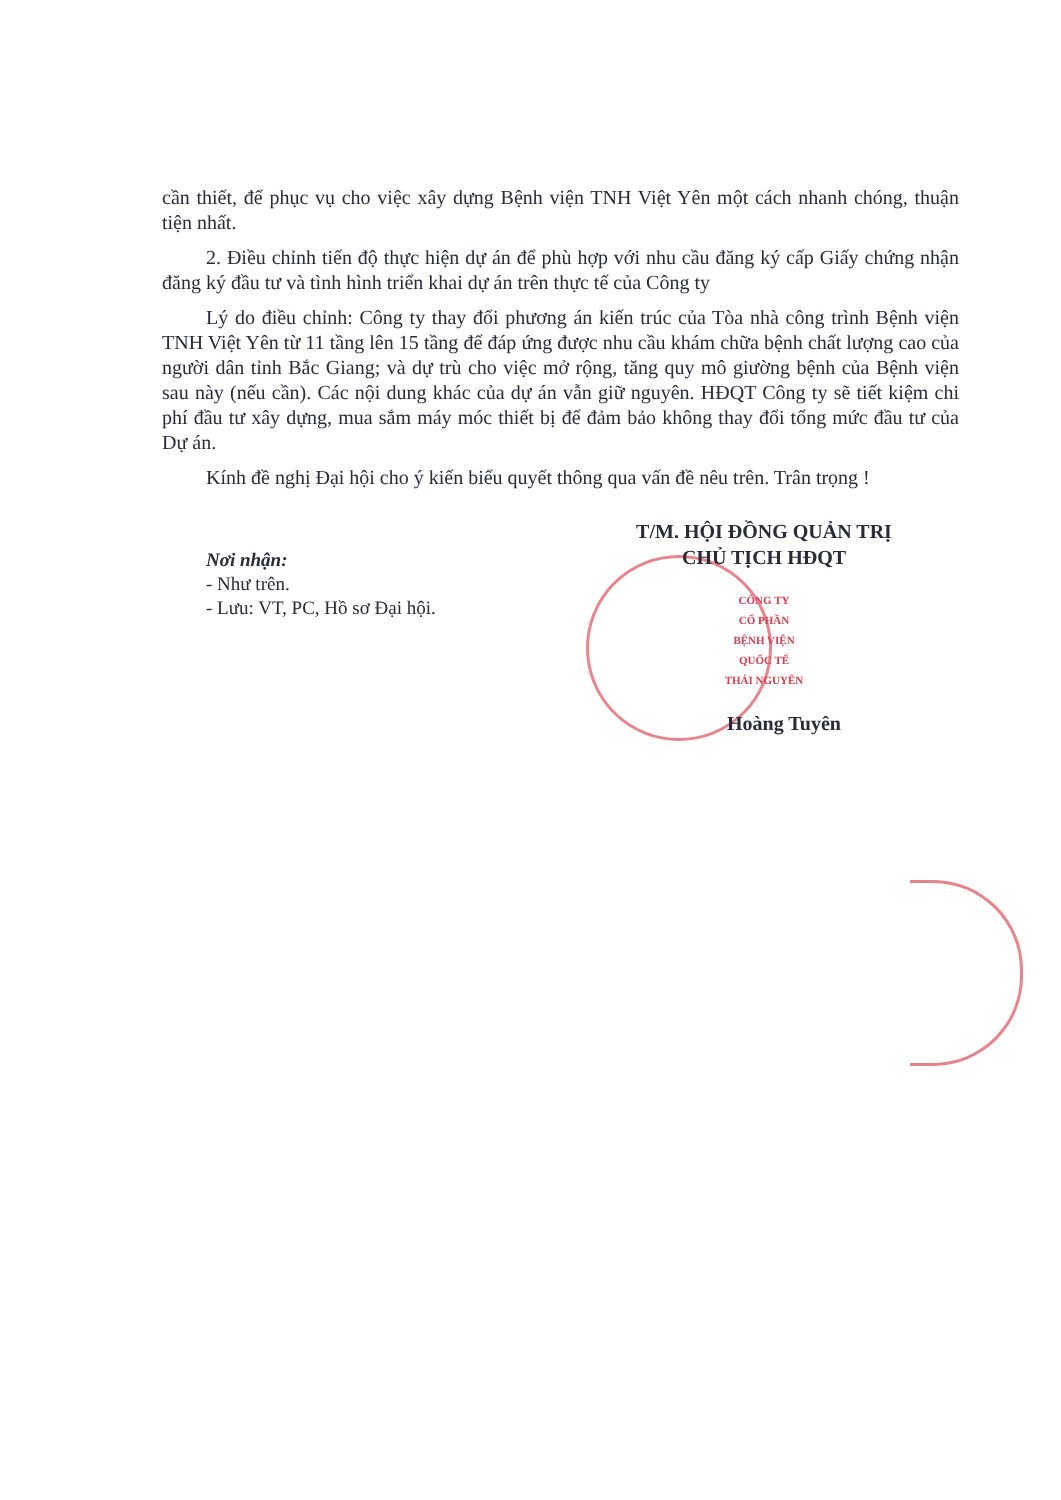cần thiết, để phục vụ cho việc xây dựng Bệnh viện TNH Việt Yên một cách nhanh chóng, thuận tiện nhất.
2. Điều chỉnh tiến độ thực hiện dự án để phù hợp với nhu cầu đăng ký cấp Giấy chứng nhận đăng ký đầu tư và tình hình triển khai dự án trên thực tế của Công ty
Lý do điều chỉnh: Công ty thay đổi phương án kiến trúc của Tòa nhà công trình Bệnh viện TNH Việt Yên từ 11 tầng lên 15 tầng để đáp ứng được nhu cầu khám chữa bệnh chất lượng cao của người dân tỉnh Bắc Giang; và dự trù cho việc mở rộng, tăng quy mô giường bệnh của Bệnh viện sau này (nếu cần). Các nội dung khác của dự án vẫn giữ nguyên. HĐQT Công ty sẽ tiết kiệm chi phí đầu tư xây dựng, mua sắm máy móc thiết bị để đảm bảo không thay đổi tổng mức đầu tư của Dự án.
Kính đề nghị Đại hội cho ý kiến biểu quyết thông qua vấn đề nêu trên. Trân trọng !
Nơi nhận:
- Như trên.
- Lưu: VT, PC, Hồ sơ Đại hội.
T/M. HỘI ĐỒNG QUẢN TRỊ
CHỦ TỊCH HĐQT
CÔNG TY
CỔ PHẦN
BỆNH VIỆN
QUỐC TẾ
THÁI NGUYÊN
Hoàng Tuyên